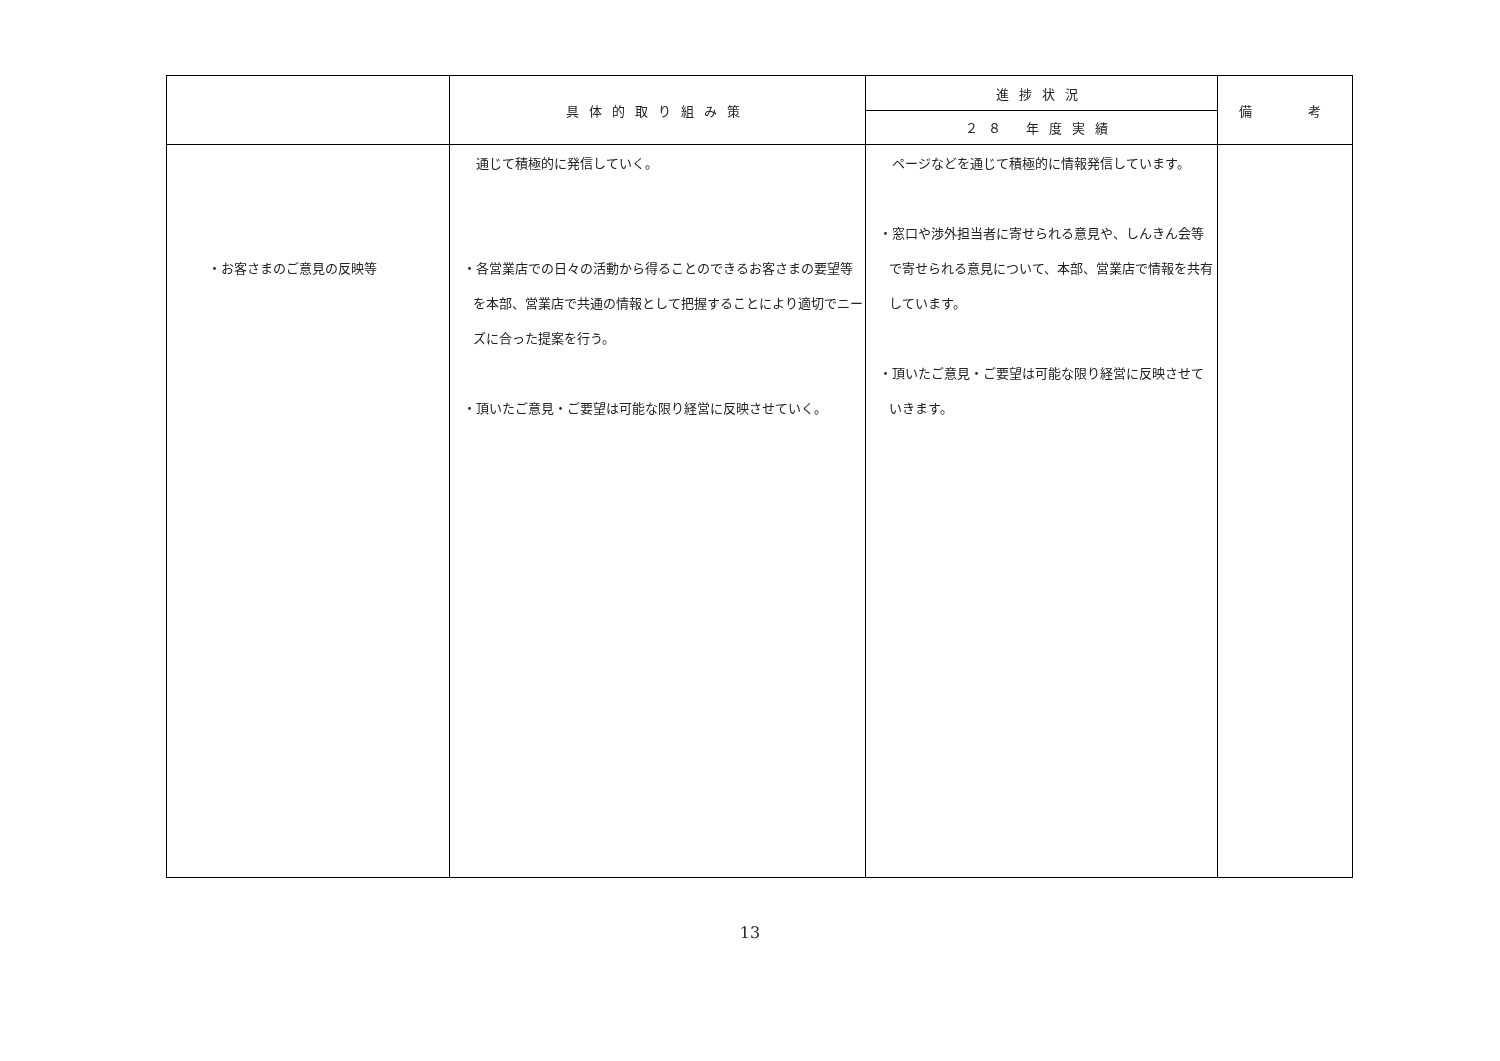| | 具体的取り組み策 | 進捗状況 | 備 考 |
| --- | --- | --- | --- |
| | | ２８ 年度実績 | |
| ・お客さまのご意見の反映等 | 通じて積極的に発信していく。 ・各営業店での日々の活動から得ることのできるお客さまの要望等を本部、営業店で共通の情報として把握することにより適切でニーズに合った提案を行う。 ・頂いたご意見・ご要望は可能な限り経営に反映させていく。 | ページなどを通じて積極的に情報発信しています。 ・窓口や渉外担当者に寄せられる意見や、しんきん会等で寄せられる意見について、本部、営業店で情報を共有しています。 ・頂いたご意見・ご要望は可能な限り経営に反映させていきます。 | |
13